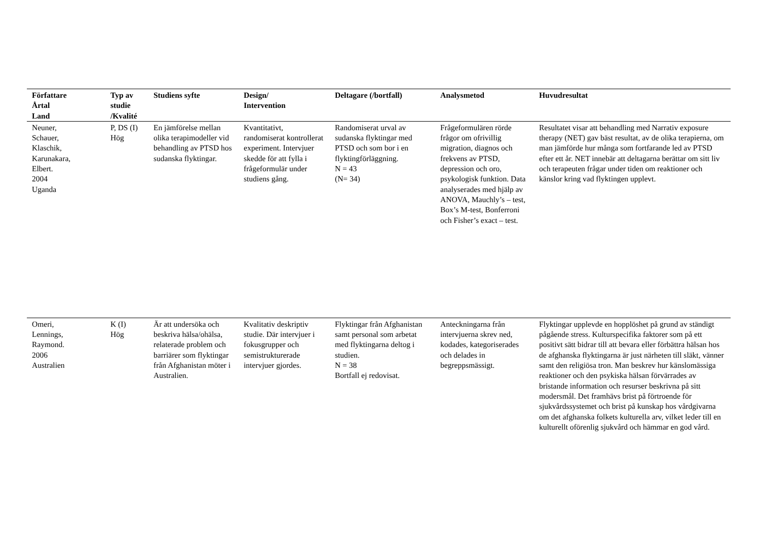| Författare Årtal Land | Typ av studie /Kvalité | Studiens syfte | Design/ Intervention | Deltagare (/bortfall) | Analysmetod | Huvudresultat |
| --- | --- | --- | --- | --- | --- | --- |
| Neuner, Schauer, Klaschik, Karunakara, Elbert. 2004 Uganda | P, DS (I) Hög | En jämförelse mellan olika terapimodeller vid behandling av PTSD hos sudanska flyktingar. | Kvantitativt, randomiserat kontrollerat experiment. Intervjuer skedde för att fylla i frågeformulär under studiens gång. | Randomiserat urval av sudanska flyktingar med PTSD och som bor i en flyktingförläggning. N = 43 (N= 34) | Frågeformulären rörde frågor om ofrivillig migration, diagnos och frekvens av PTSD, depression och oro, psykologisk funktion. Data analyserades med hjälp av ANOVA, Mauchly’s – test, Box’s M-test, Bonferroni och Fisher’s exact – test. | Resultatet visar att behandling med Narrativ exposure therapy (NET) gav bäst resultat, av de olika terapierna, om man jämförde hur många som fortfarande led av PTSD efter ett år. NET innebär att deltagarna berättar om sitt liv och terapeuten frågar under tiden om reaktioner och känslor kring vad flyktingen upplevt. |
| Omeri, Lennings, Raymond. 2006 Australien | K (I) Hög | Är att undersöka och beskriva hälsa/ohälsa, relaterade problem och barriärer som flyktingar från Afghanistan möter i Australien. | Kvalitativ deskriptiv studie. Där intervjuer i fokusgrupper och semistrukturerade intervjuer gjordes. | Flyktingar från Afghanistan samt personal som arbetat med flyktingarna deltog i studien. N = 38 Bortfall ej redovisat. | Anteckningarna från intervjuerna skrev ned, kodades, kategoriserades och delades in begreppsmässigt. | Flyktingar upplevde en hopplöshet på grund av ständigt pågående stress. Kulturspecifika faktorer som på ett positivt sätt bidrar till att bevara eller förbättra hälsan hos de afghanska flyktingarna är just närheten till släkt, vänner samt den religiösa tron. Man beskrev hur känslomässiga reaktioner och den psykiska hälsan förvärrades av bristande information och resurser beskrivna på sitt modersmål. Det framhävs brist på förtroende för sjukvårdssystemet och brist på kunskap hos vårdgivarna om det afghanska folkets kulturella arv, vilket leder till en kulturellt oförenlig sjukvård och hämmar en god vård. |